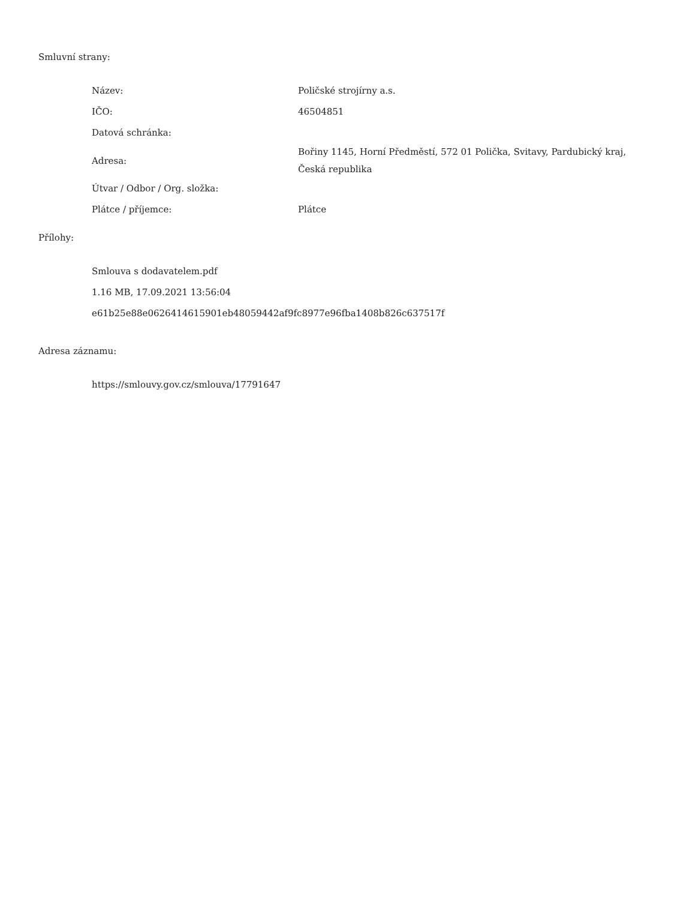Smluvní strany:
| Název: | Poličské strojírny a.s. |
| IČO: | 46504851 |
| Datová schránka: | |
| Adresa: | Bořiny 1145, Horní Předměstí, 572 01 Polička, Svitavy, Pardubický kraj, Česká republika |
| Útvar / Odbor / Org. složka: | |
| Plátce / příjemce: | Plátce |
Přílohy:
Smlouva s dodavatelem.pdf
1.16 MB, 17.09.2021 13:56:04
e61b25e88e0626414615901eb48059442af9fc8977e96fba1408b826c637517f
Adresa záznamu:
https://smlouvy.gov.cz/smlouva/17791647